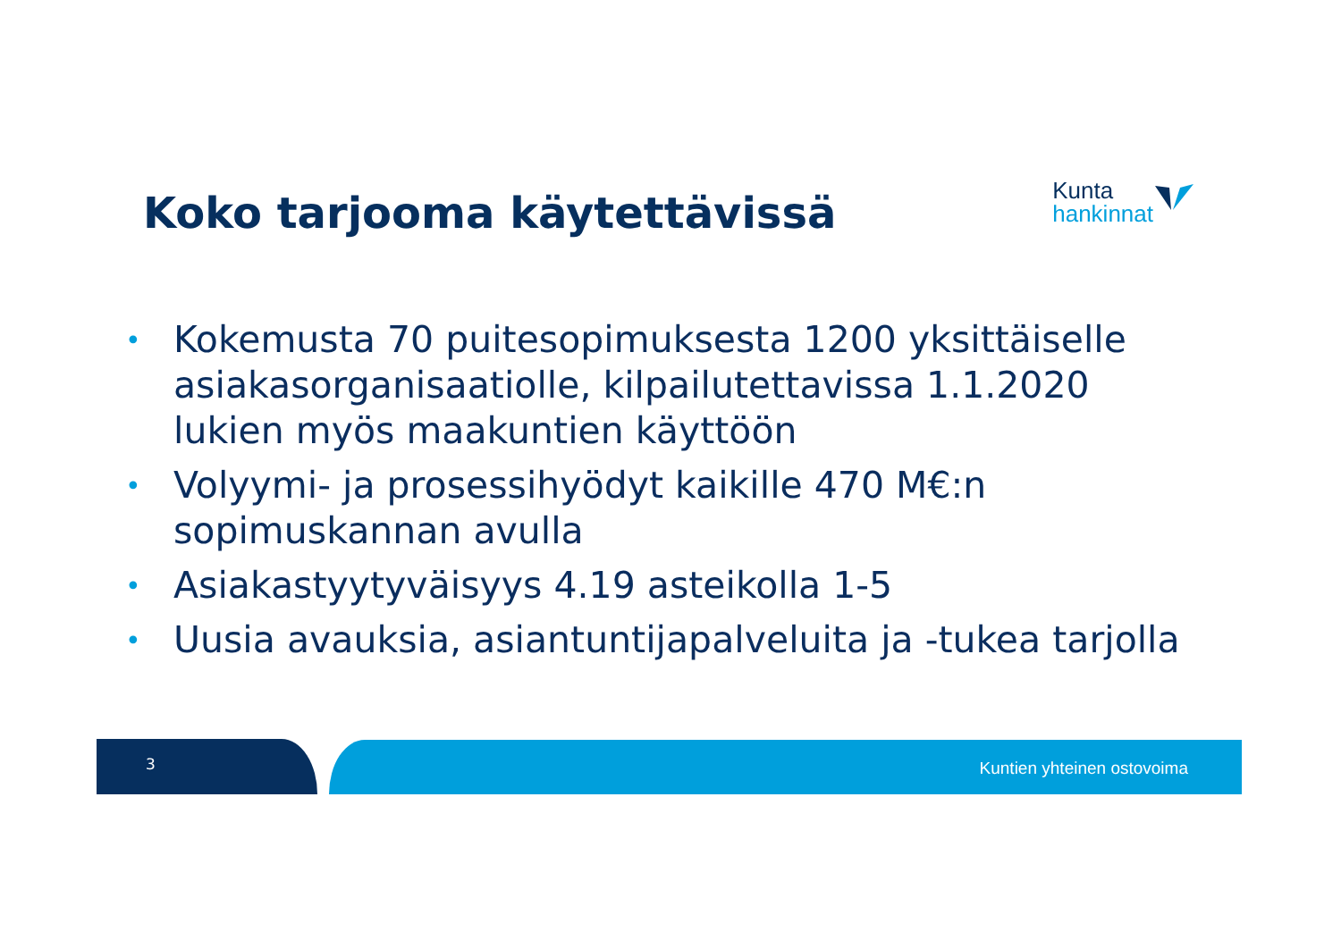Koko tarjooma käytettävissä
Kunta
hankinnat
• Kokemusta 70 puitesopimuksesta 1200 yksittäiselle asiakasorganisaatiolle, kilpailutettavissa 1.1.2020 lukien myös maakuntien käyttöön
• Volyymi- ja prosessihyödyt kaikille 470 M€:n sopimuskannan avulla
• Asiakastyytyväisyys 4.19 asteikolla 1-5
• Uusia avauksia, asiantuntijapalveluita ja -tukea tarjolla
3 Kuntien yhteinen ostovoima